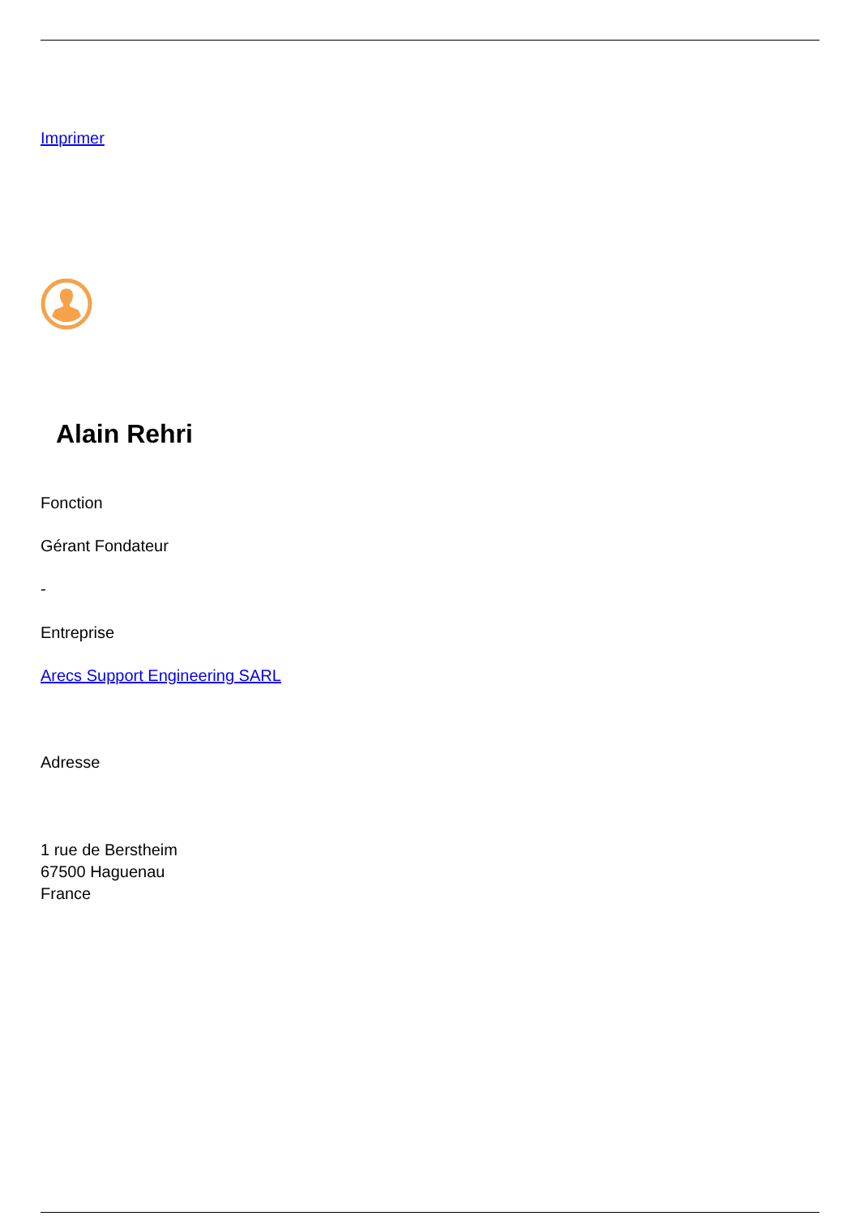Imprimer
Alain Rehri
Fonction
Gérant Fondateur
-
Entreprise
Arecs Support Engineering SARL
Adresse
1 rue de Berstheim
67500 Haguenau
France